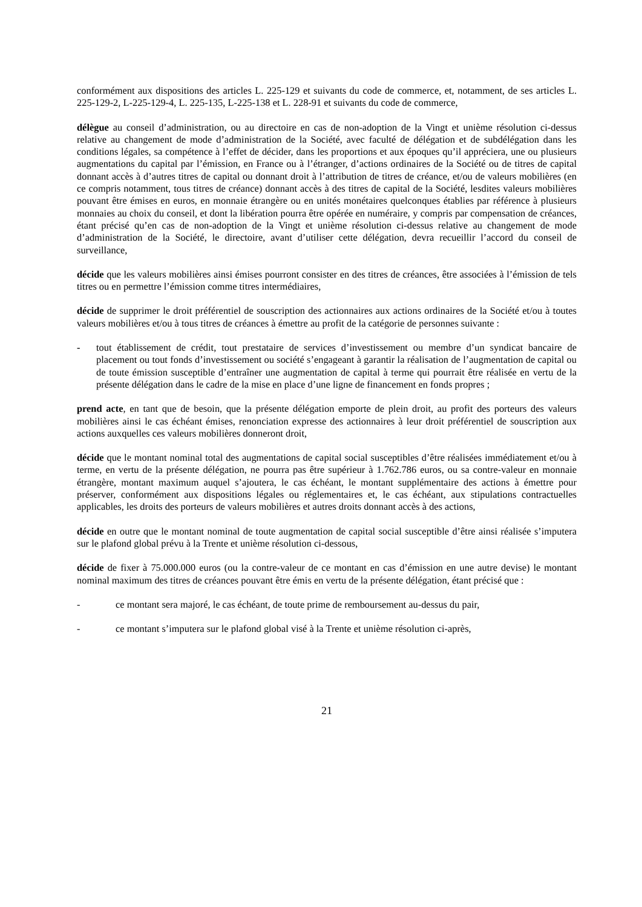conformément aux dispositions des articles L. 225-129 et suivants du code de commerce, et, notamment, de ses articles L. 225-129-2, L-225-129-4, L. 225-135, L-225-138 et L. 228-91 et suivants du code de commerce,
délègue au conseil d’administration, ou au directoire en cas de non-adoption de la Vingt et unième résolution ci-dessus relative au changement de mode d’administration de la Société, avec faculté de délégation et de subdélégation dans les conditions légales, sa compétence à l’effet de décider, dans les proportions et aux époques qu’il appréciera, une ou plusieurs augmentations du capital par l’émission, en France ou à l’étranger, d’actions ordinaires de la Société ou de titres de capital donnant accès à d’autres titres de capital ou donnant droit à l’attribution de titres de créance, et/ou de valeurs mobilières (en ce compris notamment, tous titres de créance) donnant accès à des titres de capital de la Société, lesdites valeurs mobilières pouvant être émises en euros, en monnaie étrangère ou en unités monétaires quelconques établies par référence à plusieurs monnaies au choix du conseil, et dont la libération pourra être opérée en numéraire, y compris par compensation de créances, étant précisé qu’en cas de non-adoption de la Vingt et unième résolution ci-dessus relative au changement de mode d’administration de la Société, le directoire, avant d’utiliser cette délégation, devra recueillir l’accord du conseil de surveillance,
décide que les valeurs mobilières ainsi émises pourront consister en des titres de créances, être associées à l’émission de tels titres ou en permettre l’émission comme titres intermédiaires,
décide de supprimer le droit préférentiel de souscription des actionnaires aux actions ordinaires de la Société et/ou à toutes valeurs mobilières et/ou à tous titres de créances à émettre au profit de la catégorie de personnes suivante :
- tout établissement de crédit, tout prestataire de services d’investissement ou membre d’un syndicat bancaire de placement ou tout fonds d’investissement ou société s’engageant à garantir la réalisation de l’augmentation de capital ou de toute émission susceptible d’entraîner une augmentation de capital à terme qui pourrait être réalisée en vertu de la présente délégation dans le cadre de la mise en place d’une ligne de financement en fonds propres ;
prend acte, en tant que de besoin, que la présente délégation emporte de plein droit, au profit des porteurs des valeurs mobilières ainsi le cas échéant émises, renonciation expresse des actionnaires à leur droit préférentiel de souscription aux actions auxquelles ces valeurs mobilières donneront droit,
décide que le montant nominal total des augmentations de capital social susceptibles d’être réalisées immédiatement et/ou à terme, en vertu de la présente délégation, ne pourra pas être supérieur à 1.762.786 euros, ou sa contre-valeur en monnaie étrangère, montant maximum auquel s’ajoutera, le cas échéant, le montant supplémentaire des actions à émettre pour préserver, conformément aux dispositions légales ou réglementaires et, le cas échéant, aux stipulations contractuelles applicables, les droits des porteurs de valeurs mobilières et autres droits donnant accès à des actions,
décide en outre que le montant nominal de toute augmentation de capital social susceptible d’être ainsi réalisée s’imputera sur le plafond global prévu à la Trente et unième résolution ci-dessous,
décide de fixer à 75.000.000 euros (ou la contre-valeur de ce montant en cas d’émission en une autre devise) le montant nominal maximum des titres de créances pouvant être émis en vertu de la présente délégation, étant précisé que :
- ce montant sera majoré, le cas échéant, de toute prime de remboursement au-dessus du pair,
- ce montant s’imputera sur le plafond global visé à la Trente et unième résolution ci-après,
21